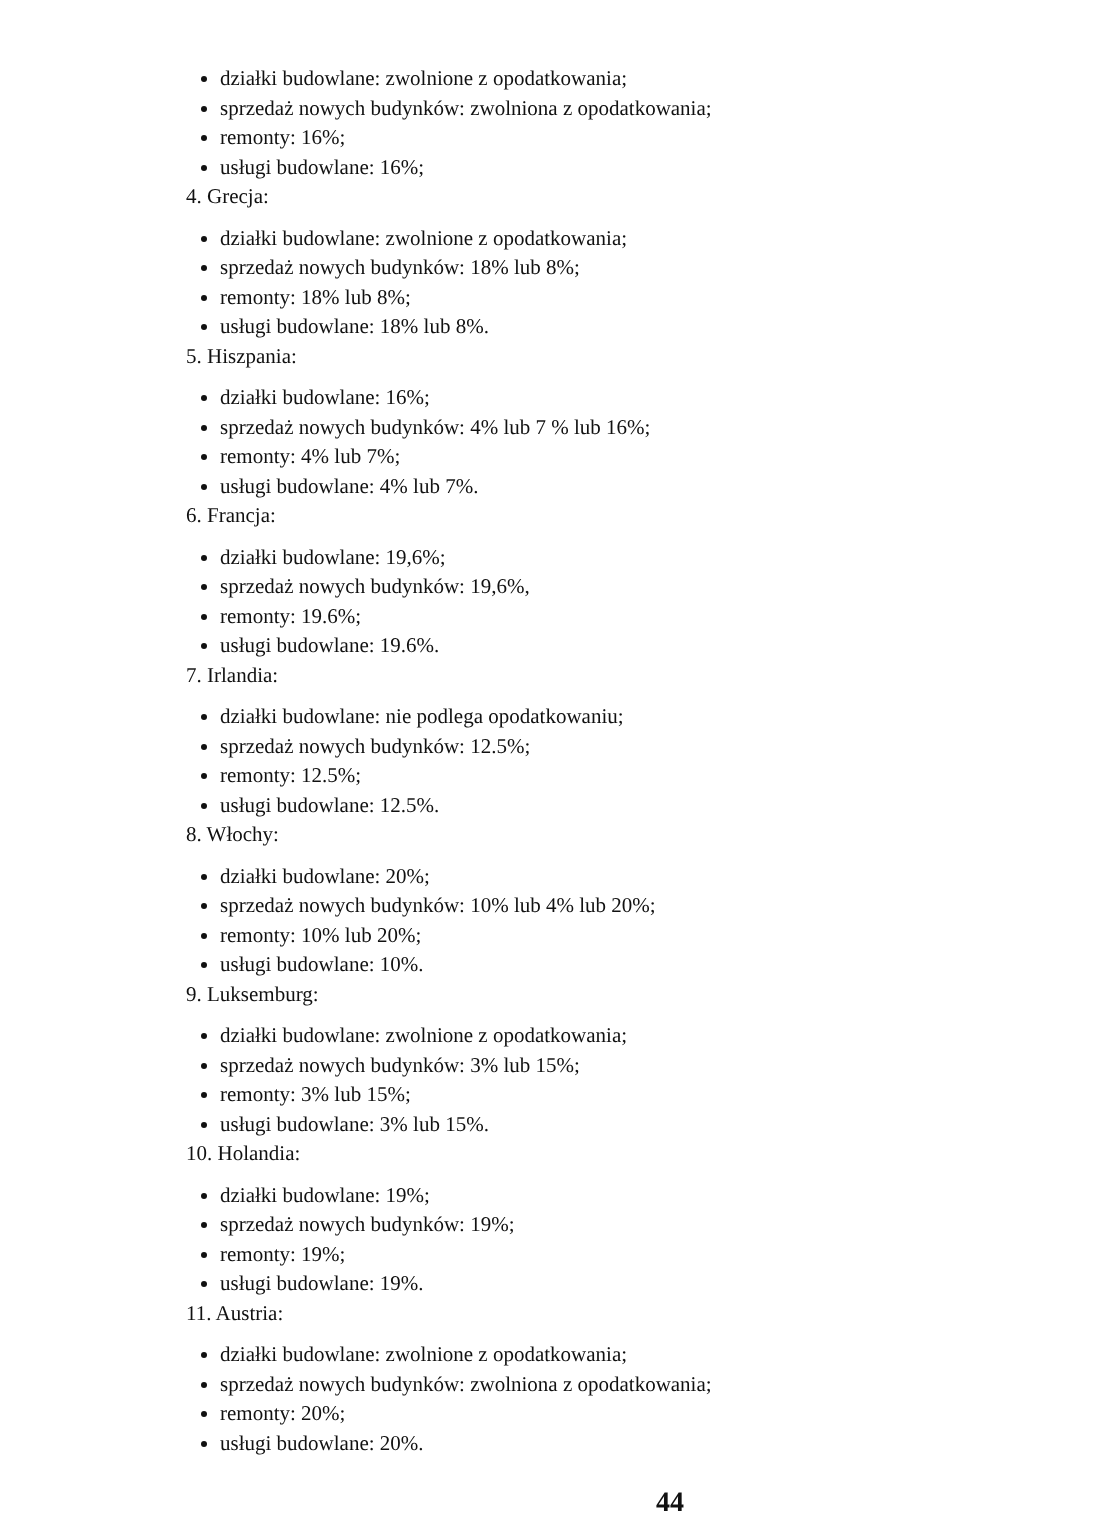działki budowlane: zwolnione z opodatkowania;
sprzedaż nowych budynków: zwolniona z opodatkowania;
remonty: 16%;
usługi budowlane: 16%;
4. Grecja:
działki budowlane: zwolnione z opodatkowania;
sprzedaż nowych budynków: 18% lub 8%;
remonty: 18% lub 8%;
usługi budowlane: 18% lub 8%.
5. Hiszpania:
działki budowlane: 16%;
sprzedaż nowych budynków: 4% lub 7 % lub 16%;
remonty: 4% lub 7%;
usługi budowlane: 4% lub 7%.
6. Francja:
działki budowlane: 19,6%;
sprzedaż nowych budynków: 19,6%,
remonty: 19.6%;
usługi budowlane: 19.6%.
7. Irlandia:
działki budowlane: nie podlega opodatkowaniu;
sprzedaż nowych budynków: 12.5%;
remonty: 12.5%;
usługi budowlane: 12.5%.
8. Włochy:
działki budowlane: 20%;
sprzedaż nowych budynków: 10% lub 4% lub 20%;
remonty: 10% lub 20%;
usługi budowlane: 10%.
9. Luksemburg:
działki budowlane: zwolnione z opodatkowania;
sprzedaż nowych budynków: 3% lub 15%;
remonty: 3% lub 15%;
usługi budowlane: 3% lub 15%.
10. Holandia:
działki budowlane: 19%;
sprzedaż nowych budynków: 19%;
remonty: 19%;
usługi budowlane: 19%.
11. Austria:
działki budowlane: zwolnione z opodatkowania;
sprzedaż nowych budynków: zwolniona z opodatkowania;
remonty: 20%;
usługi budowlane: 20%.
44